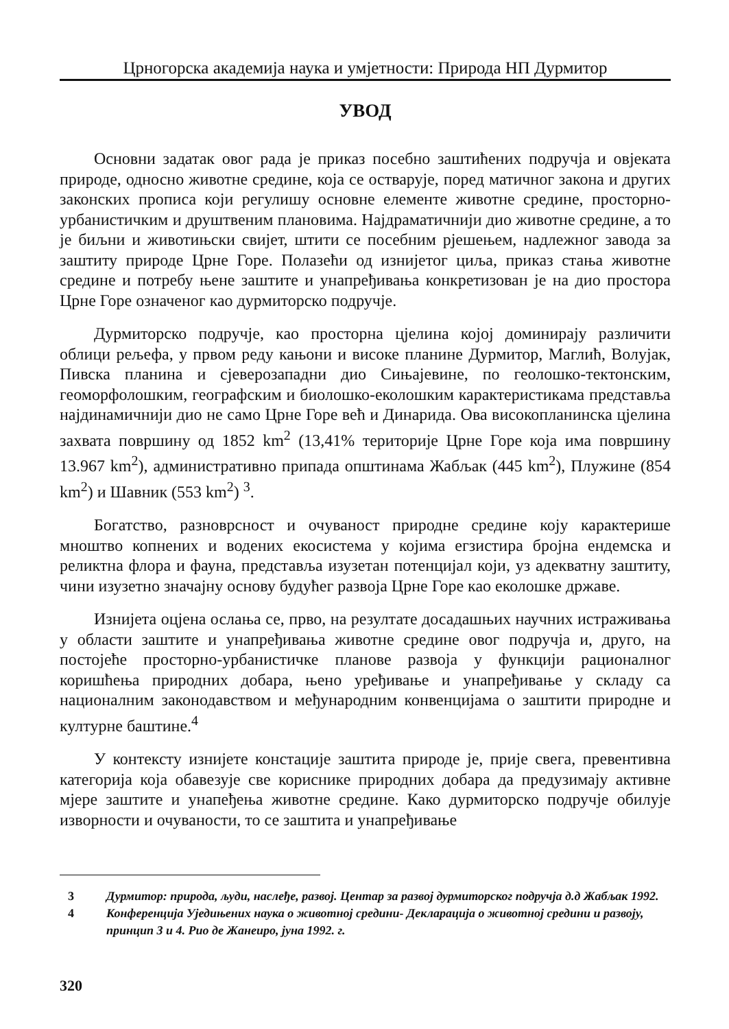Црногорска академија наука и умјетности: Природа НП Дурмитор
УВОД
Основни задатак овог рада је приказ посебно заштићених подручја и овјеката природе, односно животне средине, која се остварује, поред матичног закона и других законских прописа који регулишу основне елементе животне средине, просторно- урбанистичким и друштвеним плановима. Најдраматичнији дио животне средине, а то је биљни и животињски свијет, штити се посебним рјешењем, надлежног завода за заштиту природе Црне Горе. Полазећи од изнијетог циља, приказ стања животне средине и потребу њене заштите и унапређивања конкретизован је на дио простора Црне Горе означеног као дурмиторско подручје.
Дурмиторско подручје, као просторна цјелина којој доминирају различити облици рељефа, у првом реду кањони и високе планине Дурмитор, Маглић, Волујак, Пивска планина и сјеверозападни дио Сињајевине, по геолошко-тектонским, геоморфолошким, географским и биолошко-еколошким карактеристикама представља најдинамичнији дио не само Црне Горе већ и Динарида. Ова високопланинска цјелина захвата површину од 1852 km<sup>2</sup> (13,41% територије Црне Горе која има површину 13.967 km<sup>2</sup>), административно припада општинама Жабљак (445 km<sup>2</sup>), Плужине (854 km<sup>2</sup>) и Шавник (553 km<sup>2</sup>) <sup>3</sup>.
Богатство, разноврсност и очуваност природне средине коју карактерише мноштво копнених и водених екосистема у којима егзистира бројна ендемска и реликтна флора и фауна, представља изузетан потенцијал који, уз адекватну заштиту, чини изузетно значајну основу будућег развоја Црне Горе као еколошке државе.
Изнијета оцјена ослања се, прво, на резултате досадашњих научних истраживања у области заштите и унапређивања животне средине овог подручја и, друго, на постојеће просторно-урбанистичке планове развоја у функцији рационалног коришћења природних добара, њено уређивање и унапређивање у складу са националним законодавством и међународним конвенцијама о заштити природне и културне баштине.<sup>4</sup>
У контексту изнијете констације заштита природе је, прије свега, превентивна категорија која обавезује све кориснике природних добара да предузимају активне мјере заштите и унапеђења животне средине. Како дурмиторско подручје обилује изворности и очуваности, то се заштита и унапређивање
3 Дурмитор: природа, људи, наслеђе, развој. Центар за развој дурмиторског подручја д.д Жабљак 1992.
4 Конференција Уједињених наука о животној средини- Декларација о животној средини и развоју, принцип 3 и 4. Рио де Жанеиро, јуна 1992. г.
320